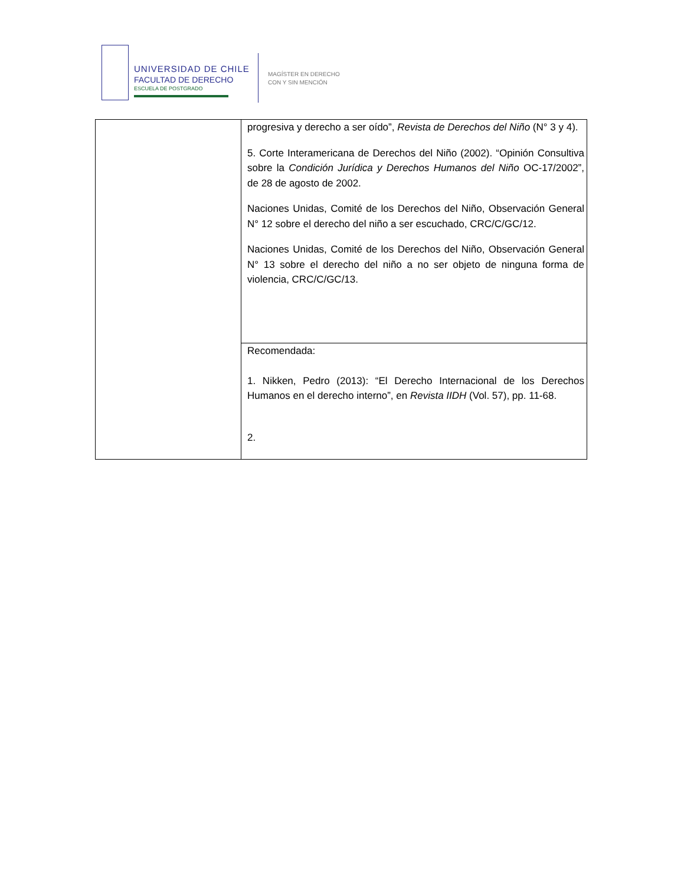UNIVERSIDAD DE CHILE
FACULTAD DE DERECHO
ESCUELA DE POSTGRADO
MAGÍSTER EN DERECHO
CON Y SIN MENCIÓN
| | progresiva y derecho a ser oído”, Revista de Derechos del Niño (N° 3 y 4). 5. Corte Interamericana de Derechos del Niño (2002). “Opinión Consultiva sobre la Condición Jurídica y Derechos Humanos del Niño OC-17/2002”, de 28 de agosto de 2002. Naciones Unidas, Comité de los Derechos del Niño, Observación General N° 12 sobre el derecho del niño a ser escuchado, CRC/C/GC/12. Naciones Unidas, Comité de los Derechos del Niño, Observación General N° 13 sobre el derecho del niño a no ser objeto de ninguna forma de violencia, CRC/C/GC/13. |
| | Recomendada: 1. Nikken, Pedro (2013): “El Derecho Internacional de los Derechos Humanos en el derecho interno”, en Revista IIDH (Vol. 57), pp. 11-68. 2. |